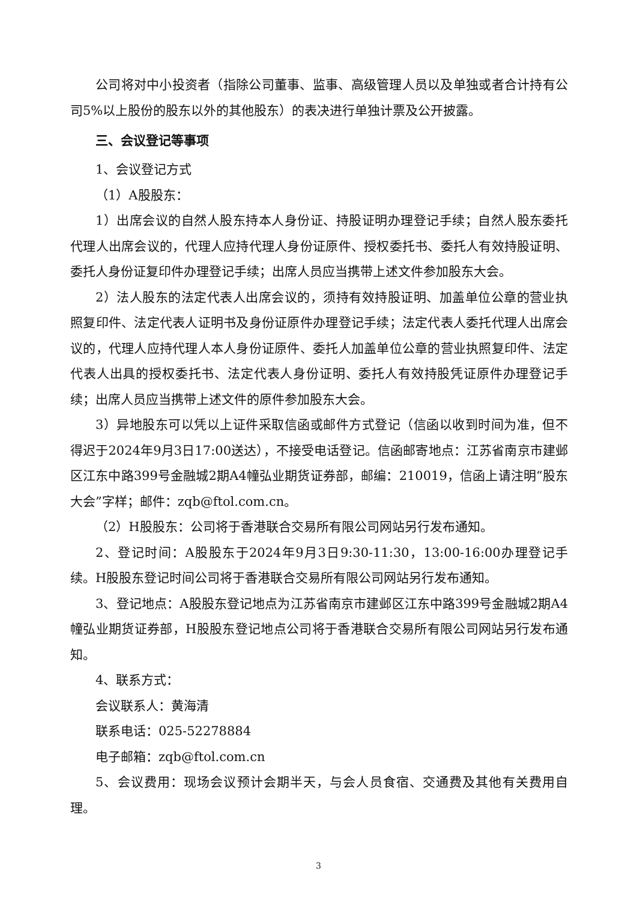公司将对中小投资者（指除公司董事、监事、高级管理人员以及单独或者合计持有公司5%以上股份的股东以外的其他股东）的表决进行单独计票及公开披露。
三、会议登记等事项
1、会议登记方式
（1）A股股东：
1）出席会议的自然人股东持本人身份证、持股证明办理登记手续；自然人股东委托代理人出席会议的，代理人应持代理人身份证原件、授权委托书、委托人有效持股证明、委托人身份证复印件办理登记手续；出席人员应当携带上述文件参加股东大会。
2）法人股东的法定代表人出席会议的，须持有效持股证明、加盖单位公章的营业执照复印件、法定代表人证明书及身份证原件办理登记手续；法定代表人委托代理人出席会议的，代理人应持代理人本人身份证原件、委托人加盖单位公章的营业执照复印件、法定代表人出具的授权委托书、法定代表人身份证明、委托人有效持股凭证原件办理登记手续；出席人员应当携带上述文件的原件参加股东大会。
3）异地股东可以凭以上证件采取信函或邮件方式登记（信函以收到时间为准，但不得迟于2024年9月3日17:00送达），不接受电话登记。信函邮寄地点：江苏省南京市建邺区江东中路399号金融城2期A4幢弘业期货证券部，邮编：210019，信函上请注明“股东大会”字样；邮件：zqb@ftol.com.cn。
（2）H股股东：公司将于香港联合交易所有限公司网站另行发布通知。
2、登记时间：A股股东于2024年9月3日9:30-11:30，13:00-16:00办理登记手续。H股股东登记时间公司将于香港联合交易所有限公司网站另行发布通知。
3、登记地点：A股股东登记地点为江苏省南京市建邺区江东中路399号金融城2期A4幢弘业期货证券部，H股股东登记地点公司将于香港联合交易所有限公司网站另行发布通知。
4、联系方式：
会议联系人：黄海清
联系电话：025-52278884
电子邮箱：zqb@ftol.com.cn
5、会议费用：现场会议预计会期半天，与会人员食宿、交通费及其他有关费用自理。
3